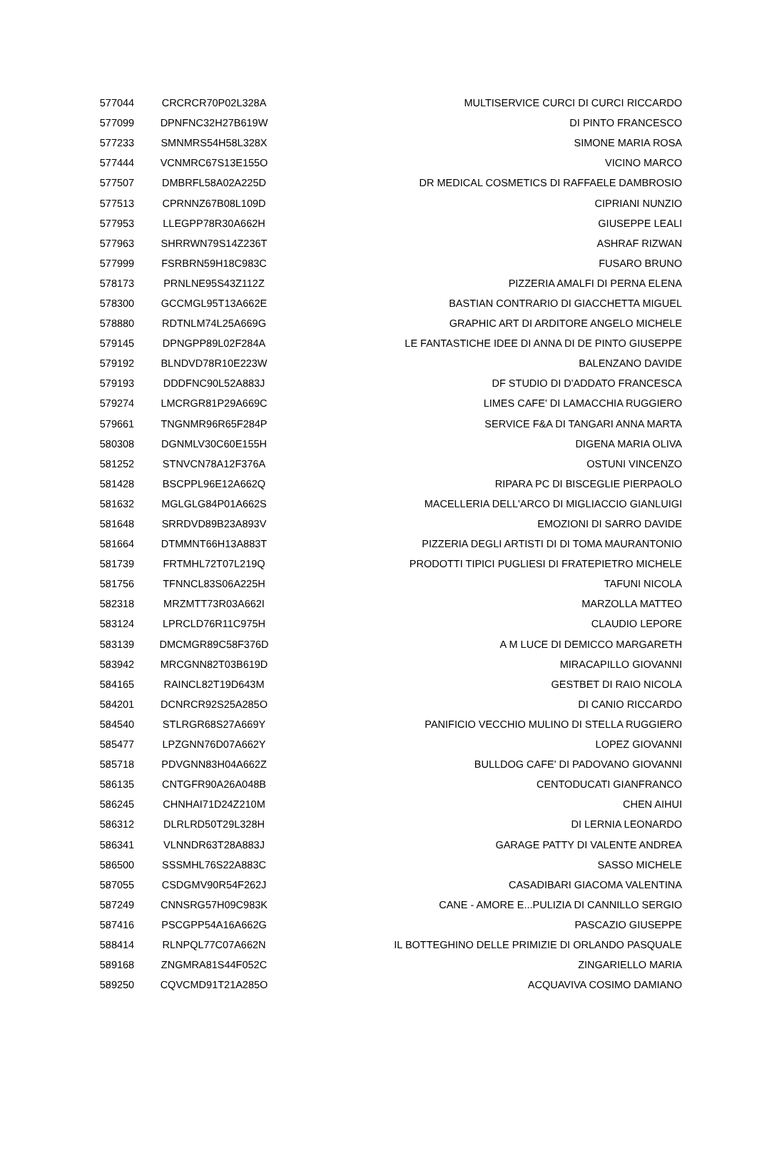| 577044 | CRCRCR70P02L328A | MULTISERVICE CURCI DI CURCI RICCARDO |
| 577099 | DPNFNC32H27B619W | DI PINTO FRANCESCO |
| 577233 | SMNMRS54H58L328X | SIMONE MARIA ROSA |
| 577444 | VCNMRC67S13E155O | VICINO MARCO |
| 577507 | DMBRFL58A02A225D | DR MEDICAL COSMETICS DI RAFFAELE DAMBROSIO |
| 577513 | CPRNNZ67B08L109D | CIPRIANI NUNZIO |
| 577953 | LLEGPP78R30A662H | GIUSEPPE LEALI |
| 577963 | SHRRWN79S14Z236T | ASHRAF RIZWAN |
| 577999 | FSRBRN59H18C983C | FUSARO BRUNO |
| 578173 | PRNLNE95S43Z112Z | PIZZERIA AMALFI DI PERNA ELENA |
| 578300 | GCCMGL95T13A662E | BASTIAN CONTRARIO DI GIACCHETTA MIGUEL |
| 578880 | RDTNLM74L25A669G | GRAPHIC ART DI ARDITORE ANGELO MICHELE |
| 579145 | DPNGPP89L02F284A | LE FANTASTICHE IDEE DI ANNA DI DE PINTO GIUSEPPE |
| 579192 | BLNDVD78R10E223W | BALENZANO DAVIDE |
| 579193 | DDDFNC90L52A883J | DF STUDIO DI D'ADDATO FRANCESCA |
| 579274 | LMCRGR81P29A669C | LIMES CAFE' DI LAMACCHIA RUGGIERO |
| 579661 | TNGNMR96R65F284P | SERVICE F&A DI TANGARI ANNA MARTA |
| 580308 | DGNMLV30C60E155H | DIGENA MARIA OLIVA |
| 581252 | STNVCN78A12F376A | OSTUNI VINCENZO |
| 581428 | BSCPPL96E12A662Q | RIPARA PC DI BISCEGLIE PIERPAOLO |
| 581632 | MGLGLG84P01A662S | MACELLERIA DELL'ARCO DI MIGLIACCIO GIANLUIGI |
| 581648 | SRRDVD89B23A893V | EMOZIONI DI SARRO DAVIDE |
| 581664 | DTMMNT66H13A883T | PIZZERIA DEGLI ARTISTI DI DI TOMA MAURANTONIO |
| 581739 | FRTMHL72T07L219Q | PRODOTTI TIPICI PUGLIESI DI FRATEPIETRO MICHELE |
| 581756 | TFNNCL83S06A225H | TAFUNI NICOLA |
| 582318 | MRZMTT73R03A662I | MARZOLLA MATTEO |
| 583124 | LPRCLD76R11C975H | CLAUDIO LEPORE |
| 583139 | DMCMGR89C58F376D | A M LUCE DI DEMICCO MARGARETH |
| 583942 | MRCGNN82T03B619D | MIRACAPILLO GIOVANNI |
| 584165 | RAINCL82T19D643M | GESTBET DI RAIO NICOLA |
| 584201 | DCNRCR92S25A285O | DI CANIO RICCARDO |
| 584540 | STLRGR68S27A669Y | PANIFICIO VECCHIO MULINO DI STELLA RUGGIERO |
| 585477 | LPZGNN76D07A662Y | LOPEZ GIOVANNI |
| 585718 | PDVGNN83H04A662Z | BULLDOG CAFE' DI PADOVANO GIOVANNI |
| 586135 | CNTGFR90A26A048B | CENTODUCATI GIANFRANCO |
| 586245 | CHNHAI71D24Z210M | CHEN AIHUI |
| 586312 | DLRLRD50T29L328H | DI LERNIA LEONARDO |
| 586341 | VLNNDR63T28A883J | GARAGE PATTY DI VALENTE ANDREA |
| 586500 | SSSMHL76S22A883C | SASSO MICHELE |
| 587055 | CSDGMV90R54F262J | CASADIBARI GIACOMA VALENTINA |
| 587249 | CNNSRG57H09C983K | CANE - AMORE E...PULIZIA DI CANNILLO SERGIO |
| 587416 | PSCGPP54A16A662G | PASCAZIO GIUSEPPE |
| 588414 | RLNPQL77C07A662N | IL BOTTEGHINO DELLE PRIMIZIE DI ORLANDO PASQUALE |
| 589168 | ZNGMRA81S44F052C | ZINGARIELLO MARIA |
| 589250 | CQVCMD91T21A285O | ACQUAVIVA COSIMO DAMIANO |